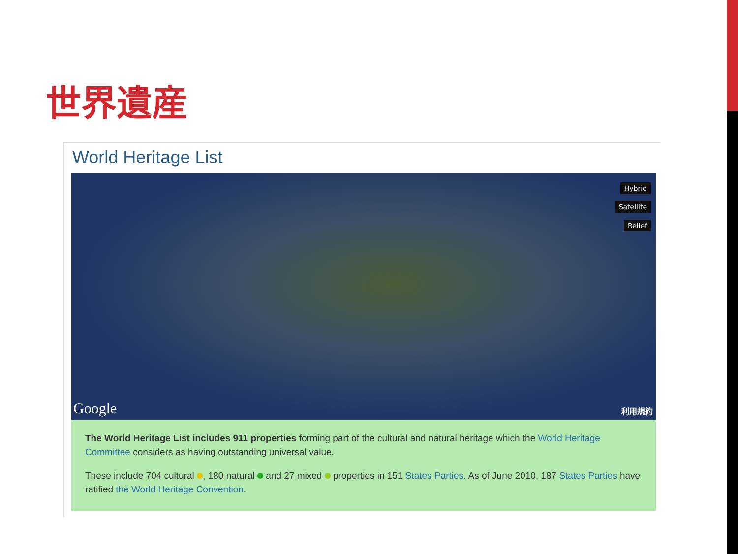世界遺産
World Heritage List
Hybrid
Satellite
Relief
Google 利用規約
The World Heritage List includes 911 properties forming part of the cultural and natural heritage which the World Heritage Committee considers as having outstanding universal value.
These include 704 cultural , 180 natural and 27 mixed properties in 151 States Parties. As of June 2010, 187 States Parties have ratified the World Heritage Convention.